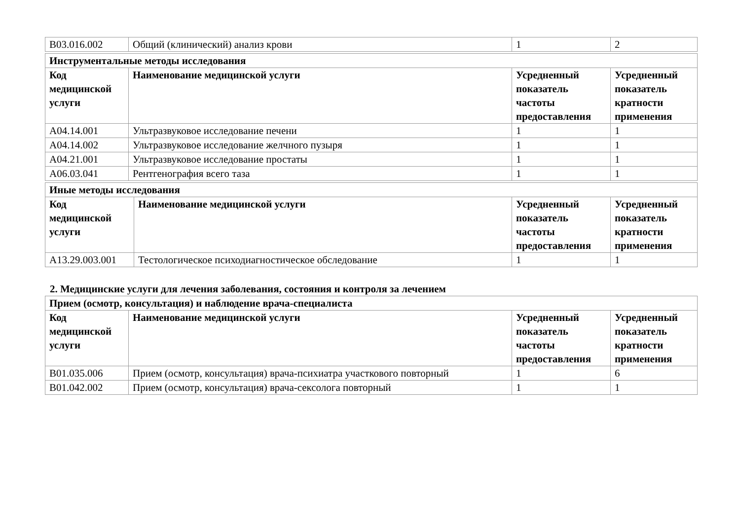| B03.016.002 | Общий (клинический) анализ крови | 1 | 2 |
| Инструментальные методы исследования | | | |
| --- | --- | --- | --- |
| Код медицинской услуги | Наименование медицинской услуги | Усредненный показатель частоты предоставления | Усредненный показатель кратности применения |
| A04.14.001 | Ультразвуковое исследование печени | 1 | 1 |
| A04.14.002 | Ультразвуковое исследование желчного пузыря | 1 | 1 |
| A04.21.001 | Ультразвуковое исследование простаты | 1 | 1 |
| A06.03.041 | Рентгенография всего таза | 1 | 1 |
| Иные методы исследования | | | |
| --- | --- | --- | --- |
| Код медицинской услуги | Наименование медицинской услуги | Усредненный показатель частоты предоставления | Усредненный показатель кратности применения |
| A13.29.003.001 | Тестологическое психодиагностическое обследование | 1 | 1 |
2. Медицинские услуги для лечения заболевания, состояния и контроля за лечением
| Прием (осмотр, консультация) и наблюдение врача-специалиста | | | |
| --- | --- | --- | --- |
| Код медицинской услуги | Наименование медицинской услуги | Усредненный показатель частоты предоставления | Усредненный показатель кратности применения |
| B01.035.006 | Прием (осмотр, консультация) врача-психиатра участкового повторный | 1 | 6 |
| B01.042.002 | Прием (осмотр, консультация) врача-сексолога повторный | 1 | 1 |